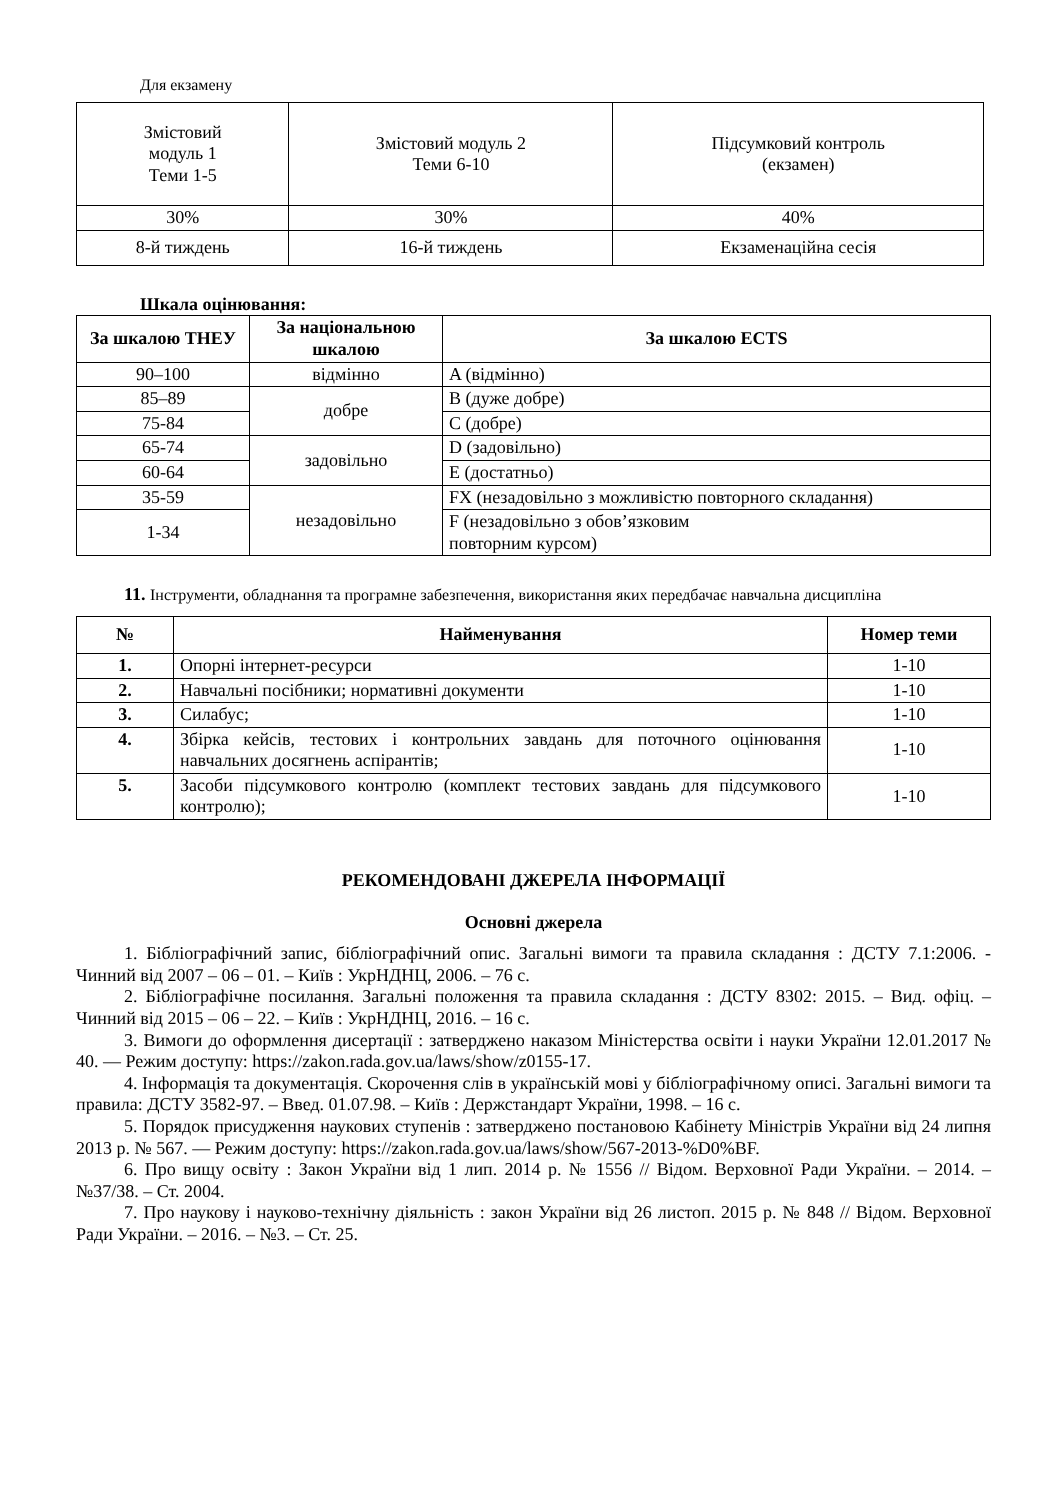Для екзамену
| Змістовий модуль 1 Теми 1-5 | Змістовий модуль 2 Теми 6-10 | Підсумковий контроль (екзамен) |
| 30% | 30% | 40% |
| 8-й тиждень | 16-й тиждень | Екзаменаційна сесія |
Шкала оцінювання:
| За шкалою ТНЕУ | За національною шкалою | За шкалою ECTS |
| --- | --- | --- |
| 90–100 | відмінно | A (відмінно) |
| 85–89 | добре | B (дуже добре) |
| 75-84 | | C (добре) |
| 65-74 | задовільно | D (задовільно) |
| 60-64 | | E (достатньо) |
| 35-59 | незадовільно | FX (незадовільно з можливістю повторного складання) |
| 1-34 | | F (незадовільно з обов’язковим повторним курсом) |
11. Інструменти, обладнання та програмне забезпечення, використання яких передбачає навчальна дисципліна
| № | Найменування | Номер теми |
| --- | --- | --- |
| 1. | Опорні інтернет-ресурси | 1-10 |
| 2. | Навчальні посібники; нормативні документи | 1-10 |
| 3. | Силабус; | 1-10 |
| 4. | Збірка кейсів, тестових і контрольних завдань для поточного оцінювання навчальних досягнень аспірантів; | 1-10 |
| 5. | Засоби підсумкового контролю (комплект тестових завдань для підсумкового контролю); | 1-10 |
РЕКОМЕНДОВАНІ ДЖЕРЕЛА ІНФОРМАЦІЇ
Основні джерела
1. Бібліографічний запис, бібліографічний опис. Загальні вимоги та правила складання : ДСТУ 7.1:2006. - Чинний від 2007 – 06 – 01. – Київ : УкрНДНЦ, 2006. – 76 с.
2. Бібліографічне посилання. Загальні положення та правила складання : ДСТУ 8302: 2015. – Вид. офіц. – Чинний від 2015 – 06 – 22. – Київ : УкрНДНЦ, 2016. – 16 с.
3. Вимоги до оформлення дисертації : затверджено наказом Міністерства освіти і науки України 12.01.2017 № 40. — Режим доступу: https://zakon.rada.gov.ua/laws/show/z0155-17.
4. Інформація та документація. Скорочення слів в українській мові у бібліографічному описі. Загальні вимоги та правила: ДСТУ 3582-97. – Введ. 01.07.98. – Київ : Держстандарт України, 1998. – 16 с.
5. Порядок присудження наукових ступенів : затверджено постановою Кабінету Міністрів України від 24 липня 2013 р. № 567. — Режим доступу: https://zakon.rada.gov.ua/laws/show/567-2013-%D0%BF.
6. Про вищу освіту : Закон України від 1 лип. 2014 р. № 1556 // Відом. Верховної Ради України. – 2014. – №37/38. – Ст. 2004.
7. Про наукову і науково-технічну діяльність : закон України від 26 листоп. 2015 р. № 848 // Відом. Верховної Ради України. – 2016. – №3. – Ст. 25.